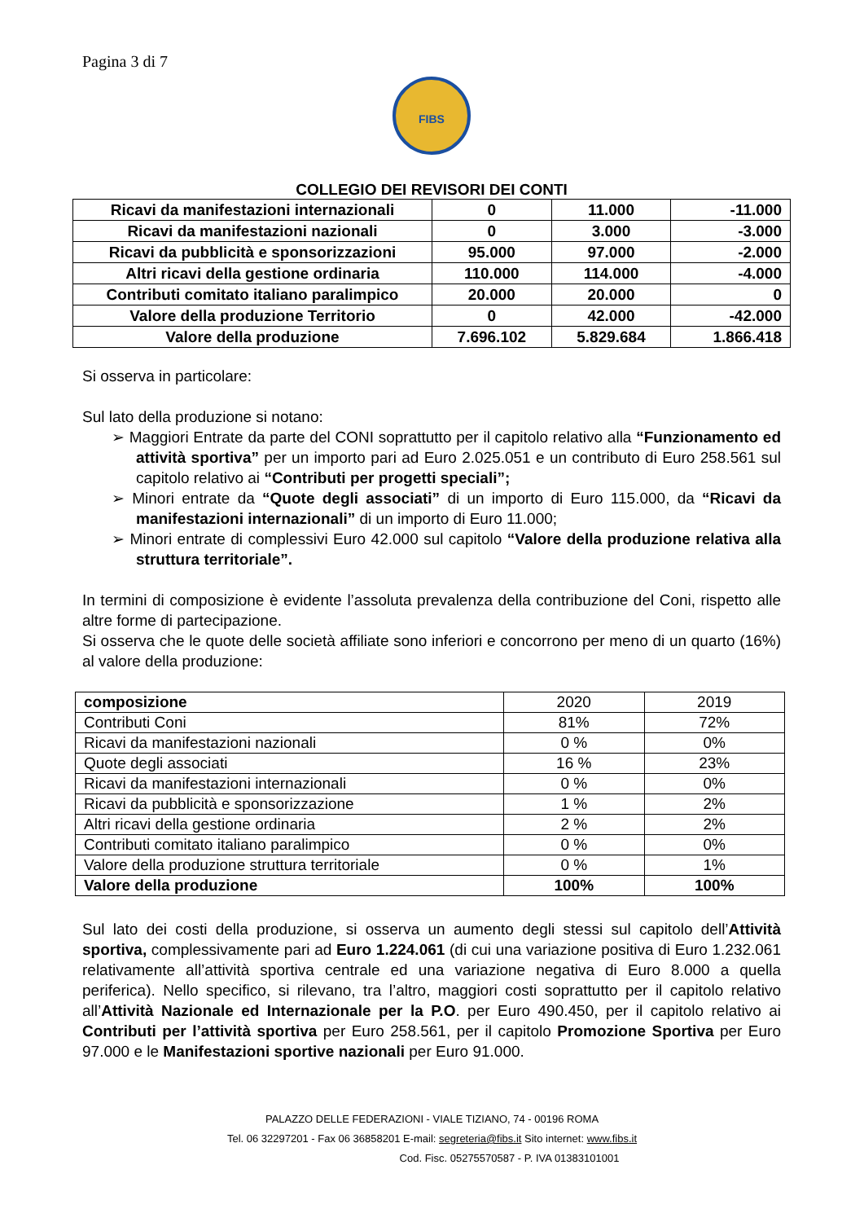Pagina 3 di 7
FIBS
COLLEGIO DEI REVISORI DEI CONTI
| Ricavi da manifestazioni internazionali | 0 | 11.000 | -11.000 |
| Ricavi da manifestazioni nazionali | 0 | 3.000 | -3.000 |
| Ricavi da pubblicità e sponsorizzazioni | 95.000 | 97.000 | -2.000 |
| Altri ricavi della gestione ordinaria | 110.000 | 114.000 | -4.000 |
| Contributi comitato italiano paralimpico | 20.000 | 20.000 | 0 |
| Valore della produzione Territorio | 0 | 42.000 | -42.000 |
| Valore della produzione | 7.696.102 | 5.829.684 | 1.866.418 |
Si osserva in particolare:
Sul lato della produzione si notano:
➢ Maggiori Entrate da parte del CONI soprattutto per il capitolo relativo alla “Funzionamento ed attività sportiva” per un importo pari ad Euro 2.025.051 e un contributo di Euro 258.561 sul capitolo relativo ai “Contributi per progetti speciali”;
➢ Minori entrate da “Quote degli associati” di un importo di Euro 115.000, da “Ricavi da manifestazioni internazionali” di un importo di Euro 11.000;
➢ Minori entrate di complessivi Euro 42.000 sul capitolo “Valore della produzione relativa alla struttura territoriale”.
In termini di composizione è evidente l’assoluta prevalenza della contribuzione del Coni, rispetto alle altre forme di partecipazione.
Si osserva che le quote delle società affiliate sono inferiori e concorrono per meno di un quarto (16%) al valore della produzione:
| composizione | 2020 | 2019 |
| Contributi Coni | 81% | 72% |
| Ricavi da manifestazioni nazionali | 0 % | 0% |
| Quote degli associati | 16 % | 23% |
| Ricavi da manifestazioni internazionali | 0 % | 0% |
| Ricavi da pubblicità e sponsorizzazione | 1 % | 2% |
| Altri ricavi della gestione ordinaria | 2 % | 2% |
| Contributi comitato italiano paralimpico | 0 % | 0% |
| Valore della produzione struttura territoriale | 0 % | 1% |
| Valore della produzione | 100% | 100% |
Sul lato dei costi della produzione, si osserva un aumento degli stessi sul capitolo dell’Attività sportiva, complessivamente pari ad Euro 1.224.061 (di cui una variazione positiva di Euro 1.232.061 relativamente all’attività sportiva centrale ed una variazione negativa di Euro 8.000 a quella periferica). Nello specifico, si rilevano, tra l’altro, maggiori costi soprattutto per il capitolo relativo all’Attività Nazionale ed Internazionale per la P.O. per Euro 490.450, per il capitolo relativo ai Contributi per l’attività sportiva per Euro 258.561, per il capitolo Promozione Sportiva per Euro 97.000 e le Manifestazioni sportive nazionali per Euro 91.000.
PALAZZO DELLE FEDERAZIONI - VIALE TIZIANO, 74 - 00196 ROMA
Tel. 06 32297201 - Fax 06 36858201 E-mail: segreteria@fibs.it Sito internet: www.fibs.it
Cod. Fisc. 05275570587 - P. IVA 01383101001